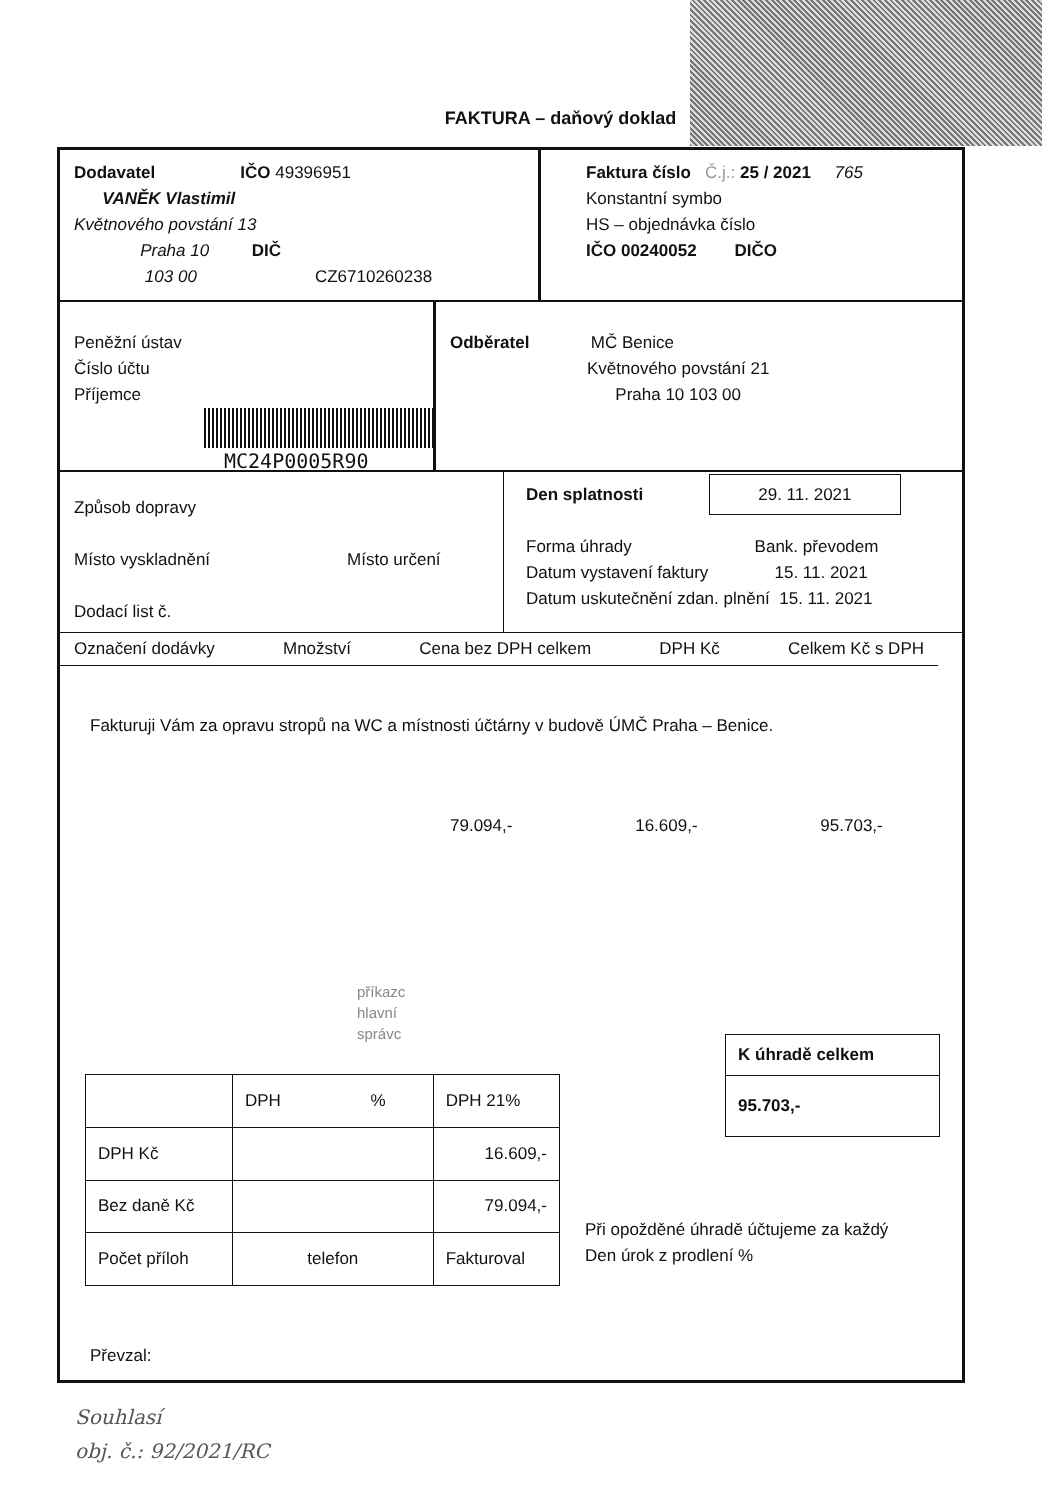FAKTURA – daňový doklad
Dodavatel IČO 49396951
VANĚK Vlastimil
Květnového povstání 13
Praha 10 DIČ
103 00 CZ6710260238
Faktura číslo Č.j.: 25 / 2021 765
Konstantní symbo
HS – objednávka číslo
IČO 00240052 DIČO
Peněžní ústav
Číslo účtu
Příjemce
MC24P0005R90
Odběratel MČ Benice
Květnového povstání 21
Praha 10 103 00
Způsob dopravy
Místo vyskladnění Místo určení
Dodací list č.
Den splatnosti 29. 11. 2021
Forma úhrady Bank. převodem
Datum vystavení faktury 15. 11. 2021
Datum uskutečnění zdan. plnění 15. 11. 2021
Označení dodávky Množství Cena bez DPH celkem DPH Kč Celkem Kč s DPH
Fakturuji Vám za opravu stropů na WC a místnosti účtárny v budově ÚMČ Praha – Benice.
79.094,- 16.609,- 95.703,-
příkazc
hlavní
správc
| | DPH % | DPH 21% |
| DPH Kč | | 16.609,- |
| Bez daně Kč | | 79.094,- |
| Počet příloh | telefon | Fakturoval |
| K úhradě celkem |
| --- |
| 95.703,- |
Při opožděné úhradě účtujeme za každý
Den úrok z prodlení %
Převzal:
Souhlasí
obj. č.: 92/2021/RC